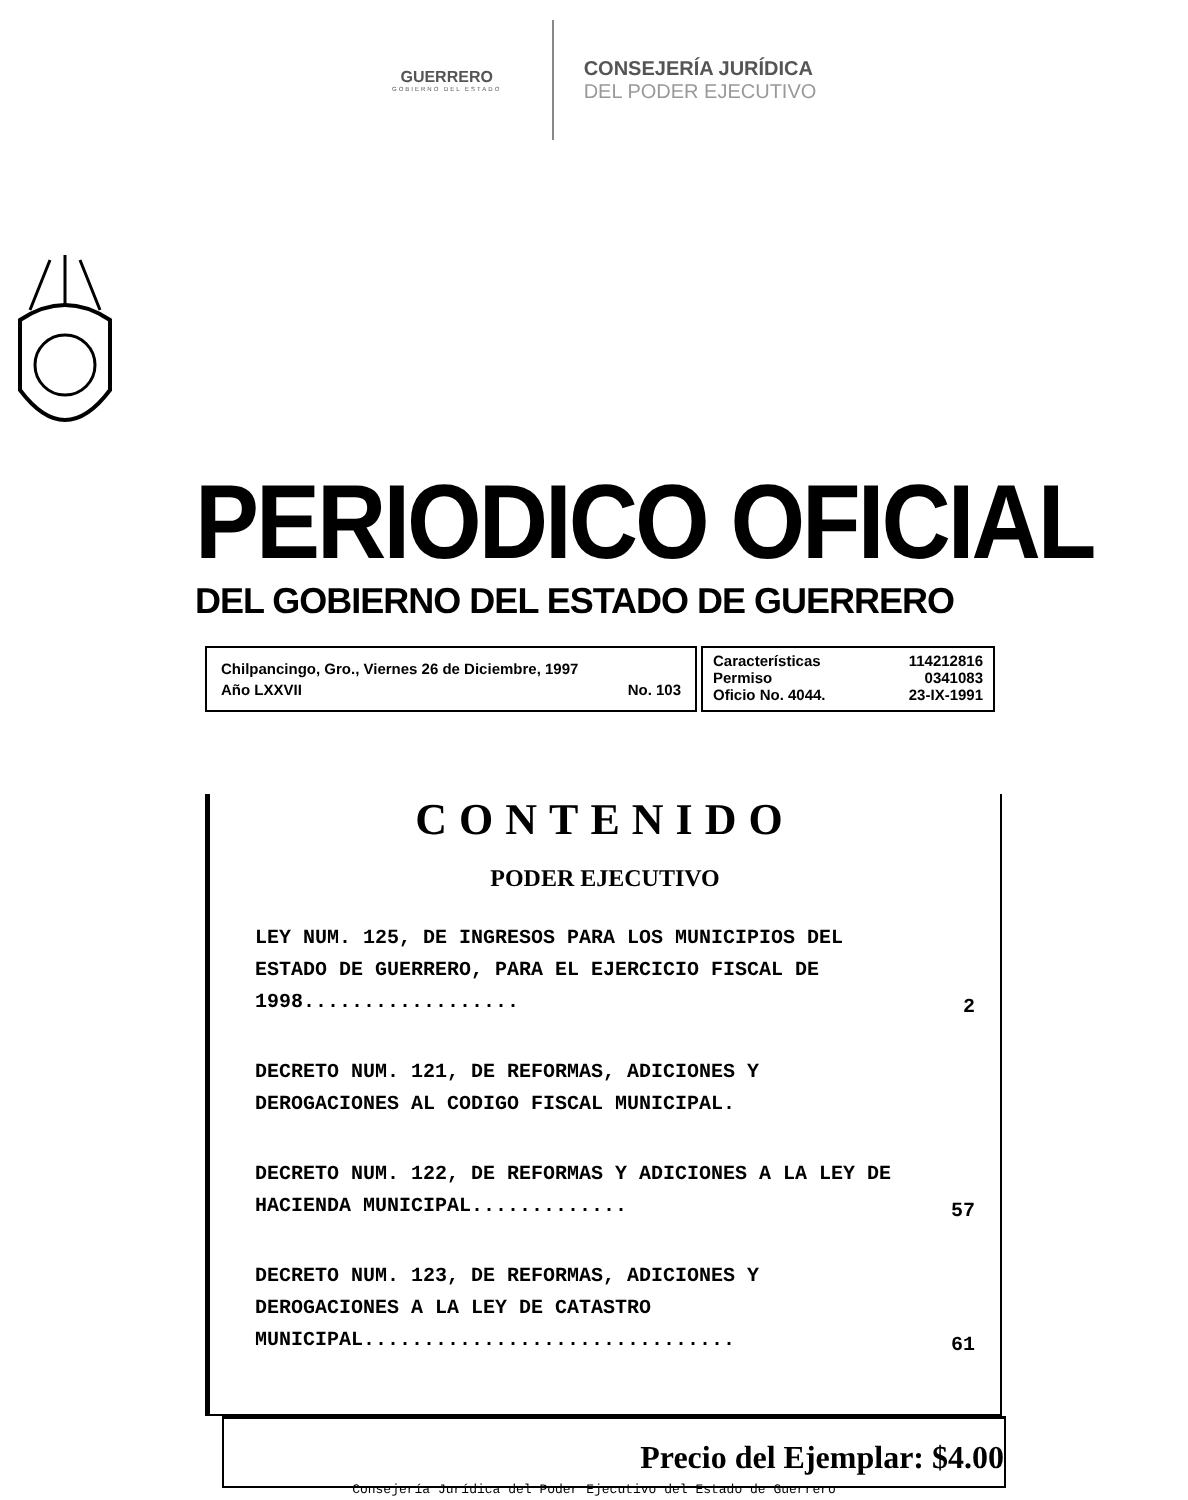GUERRERO
GOBIERNO DEL ESTADO
CONSEJERÍA JURÍDICA
DEL PODER EJECUTIVO
PERIODICO OFICIAL
DEL GOBIERNO DEL ESTADO DE GUERRERO
Chilpancingo, Gro., Viernes 26 de Diciembre, 1997
Año LXXVII No. 103
Características 114212816
Permiso 0341083
Oficio No. 4044. 23-IX-1991
CONTENIDO
PODER EJECUTIVO
LEY NUM. 125, DE INGRESOS PARA LOS MUNICIPIOS DEL ESTADO DE GUERRERO, PARA EL EJERCICIO FISCAL DE 1998..................
2
DECRETO NUM. 121, DE REFORMAS, ADICIONES Y DEROGACIONES AL CODIGO FISCAL MUNICIPAL.
DECRETO NUM. 122, DE REFORMAS Y ADICIONES A LA LEY DE HACIENDA MUNICIPAL.............
57
DECRETO NUM. 123, DE REFORMAS, ADICIONES Y DEROGACIONES A LA LEY DE CATASTRO MUNICIPAL...............................
61
Precio del Ejemplar: $4.00
Consejería Jurídica del Poder Ejecutivo del Estado de Guerrero